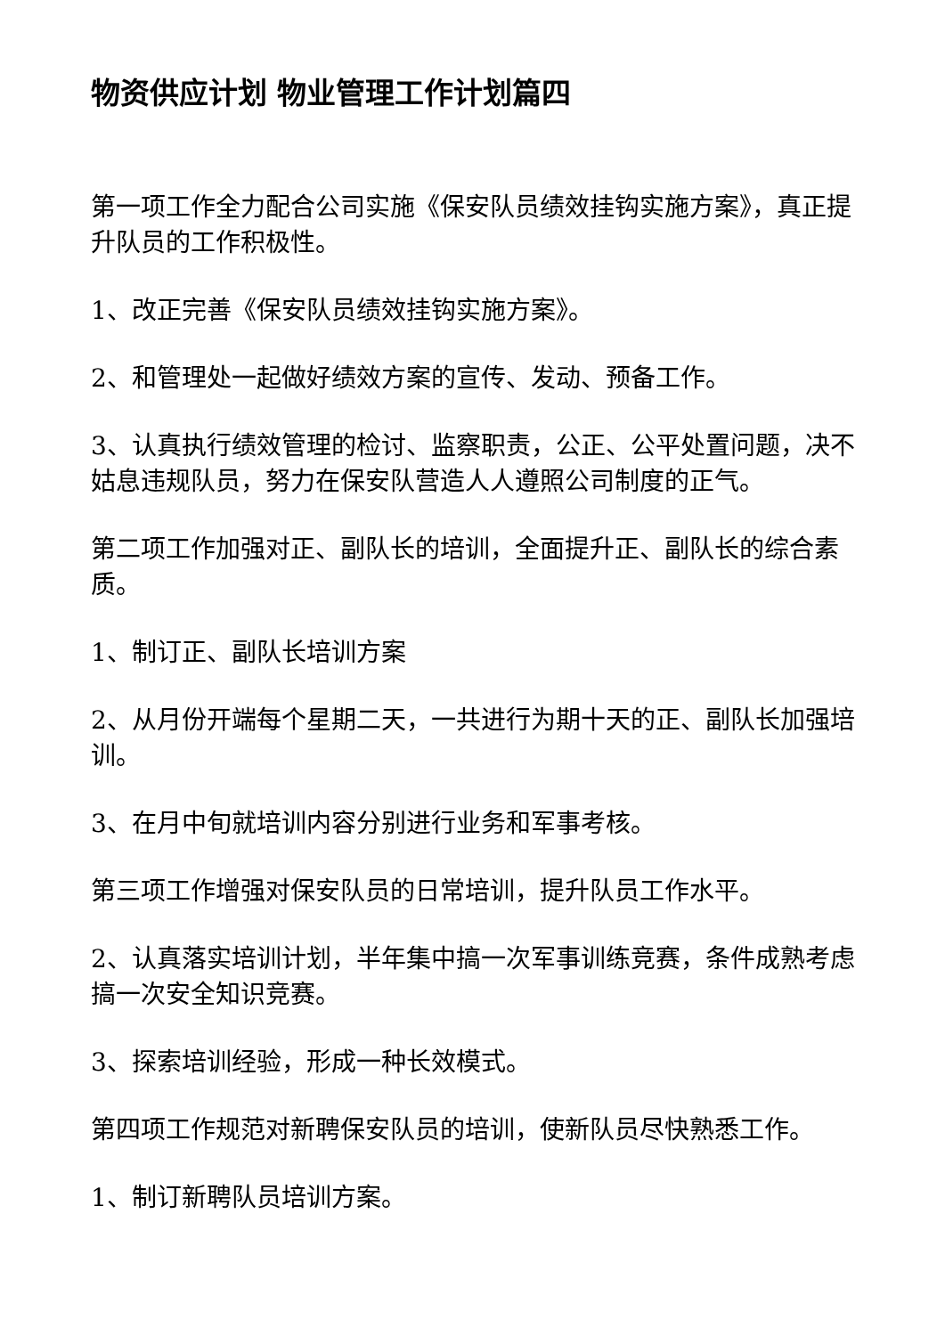物资供应计划 物业管理工作计划篇四
第一项工作全力配合公司实施《保安队员绩效挂钩实施方案》，真正提升队员的工作积极性。
1、改正完善《保安队员绩效挂钩实施方案》。
2、和管理处一起做好绩效方案的宣传、发动、预备工作。
3、认真执行绩效管理的检讨、监察职责，公正、公平处置问题，决不姑息违规队员，努力在保安队营造人人遵照公司制度的正气。
第二项工作加强对正、副队长的培训，全面提升正、副队长的综合素质。
1、制订正、副队长培训方案
2、从月份开端每个星期二天，一共进行为期十天的正、副队长加强培训。
3、在月中旬就培训内容分别进行业务和军事考核。
第三项工作增强对保安队员的日常培训，提升队员工作水平。
2、认真落实培训计划，半年集中搞一次军事训练竞赛，条件成熟考虑搞一次安全知识竞赛。
3、探索培训经验，形成一种长效模式。
第四项工作规范对新聘保安队员的培训，使新队员尽快熟悉工作。
1、制订新聘队员培训方案。